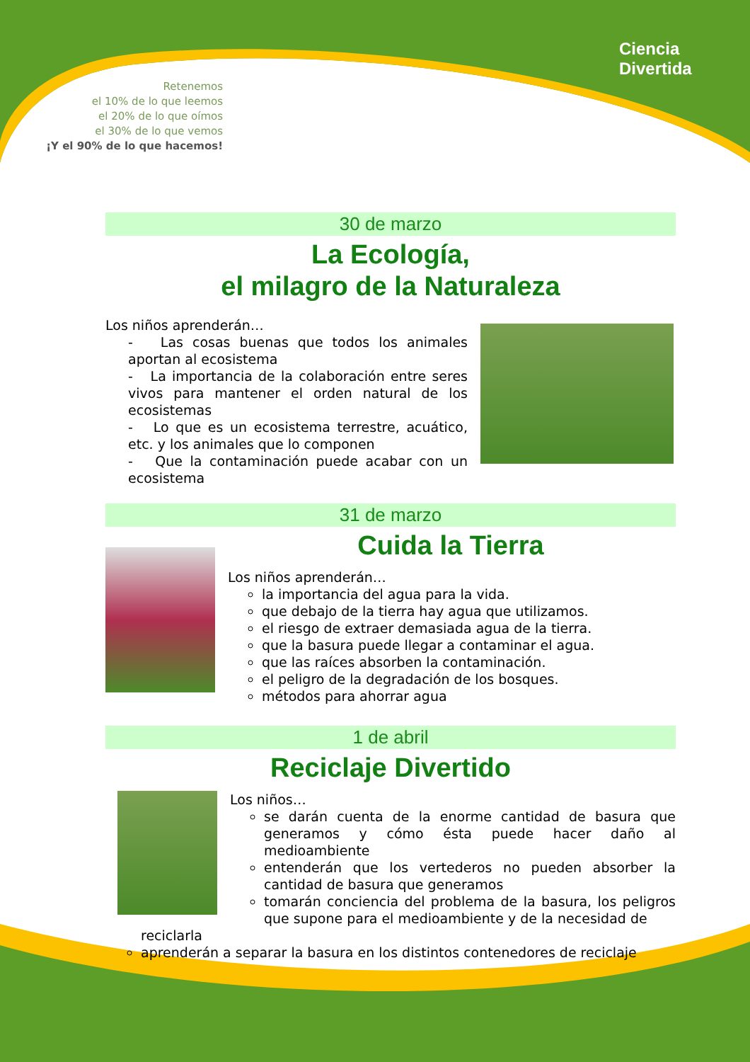Retenemos
el 10% de lo que leemos
el 20% de lo que oímos
el 30% de lo que vemos
¡Y el 90% de lo que hacemos!
Ciencia
Divertida
30 de marzo
La Ecología,
el milagro de la Naturaleza
Los niños aprenderán…
- Las cosas buenas que todos los animales aportan al ecosistema
- La importancia de la colaboración entre seres vivos para mantener el orden natural de los ecosistemas
- Lo que es un ecosistema terrestre, acuático, etc. y los animales que lo componen
- Que la contaminación puede acabar con un ecosistema
31 de marzo
Cuida la Tierra
Los niños aprenderán…
la importancia del agua para la vida.
que debajo de la tierra hay agua que utilizamos.
el riesgo de extraer demasiada agua de la tierra.
que la basura puede llegar a contaminar el agua.
que las raíces absorben la contaminación.
el peligro de la degradación de los bosques.
métodos para ahorrar agua
1 de abril
Reciclaje Divertido
Los niños…
se darán cuenta de la enorme cantidad de basura que generamos y cómo ésta puede hacer daño al medioambiente
entenderán que los vertederos no pueden absorber la cantidad de basura que generamos
tomarán conciencia del problema de la basura, los peligros que supone para el medioambiente y de la necesidad de
reciclarla
aprenderán a separar la basura en los distintos contenedores de reciclaje